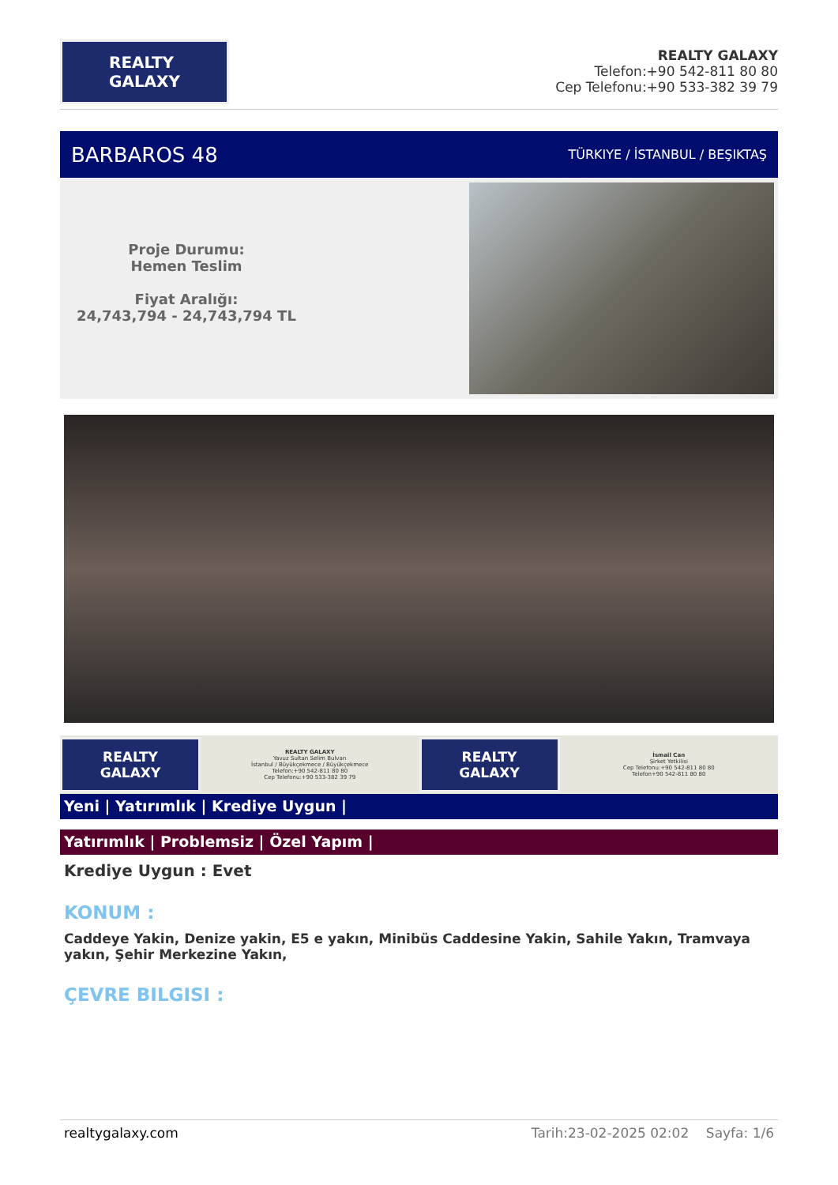REALTY
GALAXY
REALTY GALAXY
Telefon:+90 542-811 80 80
Cep Telefonu:+90 533-382 39 79
BARBAROS 48 TÜRKIYE / İSTANBUL / BEŞIKTAŞ
Proje Durumu:
Hemen Teslim
Fiyat Aralığı:
24,743,794 - 24,743,794 TL
REALTY
GALAXY
REALTY GALAXY
Yavuz Sultan Selim Bulvarı
İstanbul / Büyükçekmece / Büyükçekmece
Telefon:+90 542-811 80 80
Cep Telefonu:+90 533-382 39 79
REALTY
GALAXY
İsmail Can
Şirket Yetkilisi
Cep Telefonu:+90 542-811 80 80
Telefon+90 542-811 80 80
Yeni | Yatırımlık | Krediye Uygun |
Yatırımlık | Problemsiz | Özel Yapım |
Krediye Uygun : Evet
KONUM :
Caddeye Yakin, Denize yakin, E5 e yakın, Minibüs Caddesine Yakin, Sahile Yakın, Tramvaya yakın, Şehir Merkezine Yakın,
ÇEVRE BILGISI :
realtygalaxy.com Tarih:23-02-2025 02:02 Sayfa: 1/6